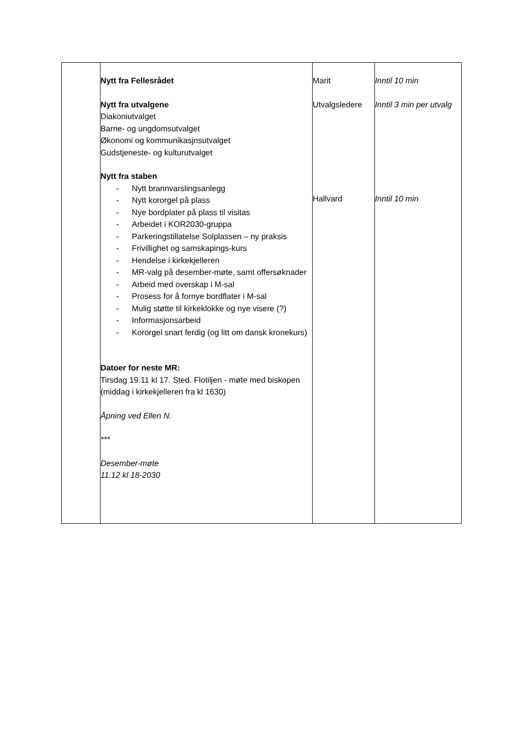| | Nytt fra Fellesrådet Nytt fra utvalgene Diakoniutvalget Barne- og ungdomsutvalget Økonomi og kommunikasjnsutvalget Gudstjeneste- og kulturutvalget Nytt fra staben - Nytt brannvarslingsanlegg - Nytt kororgel på plass - Nye bordplater på plass til visitas - Arbeidet i KOR2030-gruppa - Parkeringstillatelse Solplassen – ny praksis - Frivillighet og samskapings-kurs - Hendelse i kirkekjelleren - MR-valg på desember-møte, samt offersøknader - Arbeid med overskap i M-sal - Prosess for å fornye bordflater i M-sal - Mulig støtte til kirkeklokke og nye visere (?) - Informasjonsarbeid - Kororgel snart ferdig (og litt om dansk kronekurs) Datoer for neste MR: Tirsdag 19.11 kl 17. Sted. Flotiljen - møte med biskopen (middag i kirkekjelleren fra kl 1630) Åpning ved Ellen N. *** Desember-møte 11.12 kl 18-2030 | Marit Utvalgsledere Hallvard | Inntil 10 min Inntil 3 min per utvalg Inntil 10 min |